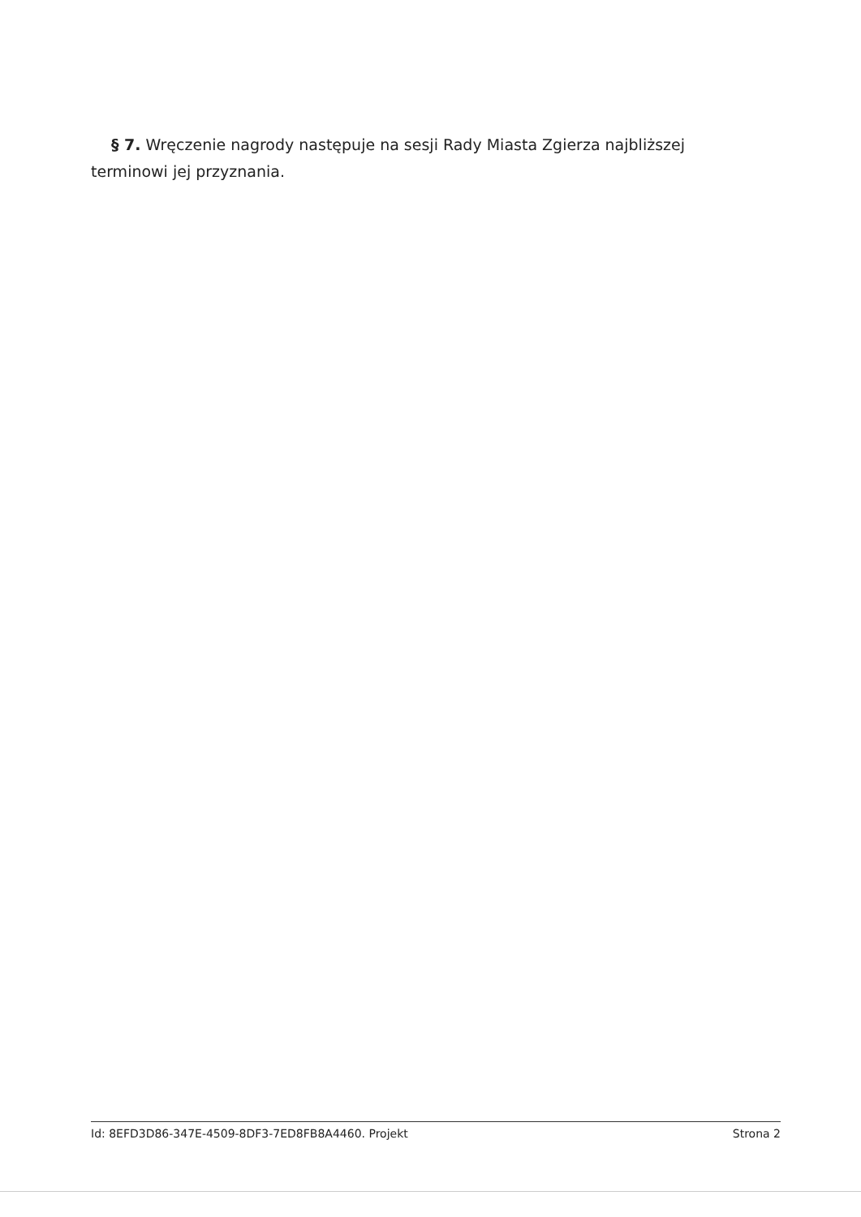§ 7. Wręczenie nagrody następuje na sesji Rady Miasta Zgierza najbliższej terminowi jej przyznania.
Id: 8EFD3D86-347E-4509-8DF3-7ED8FB8A4460. Projekt Strona 2